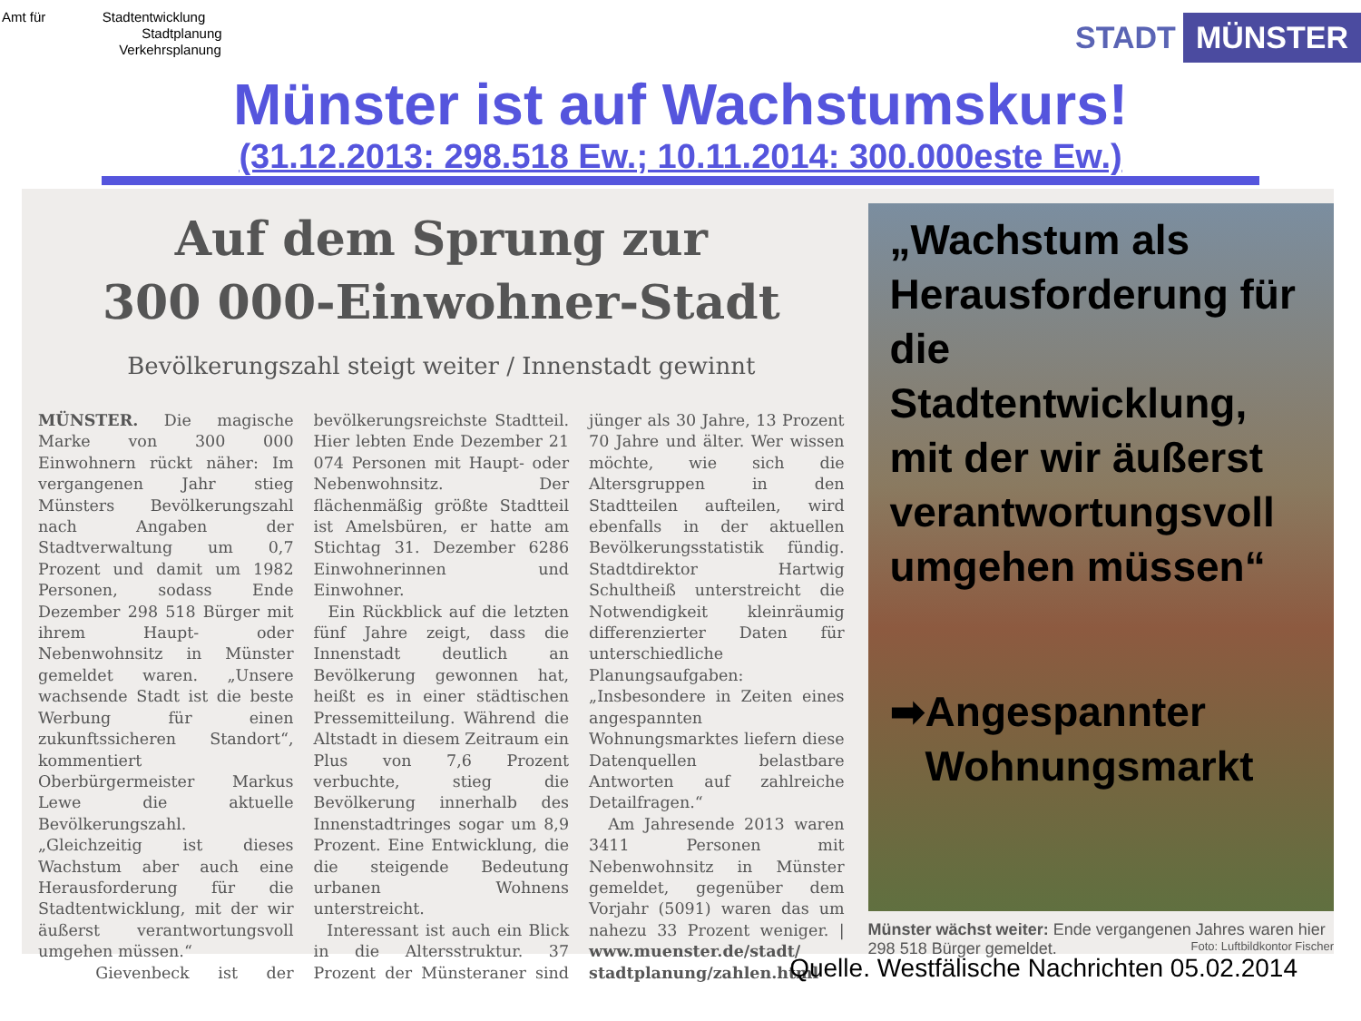Amt für Stadtentwicklung
Stadtplanung
Verkehrsplanung
STADT MÜNSTER
Münster ist auf Wachstumskurs!
(31.12.2013: 298.518 Ew.; 10.11.2014: 300.000este Ew.)
Auf dem Sprung zur
300 000-Einwohner-Stadt
Bevölkerungszahl steigt weiter / Innenstadt gewinnt
MÜNSTER. Die magische Marke von 300 000 Einwohnern rückt näher: Im vergangenen Jahr stieg Münsters Bevölkerungszahl nach Angaben der Stadtverwaltung um 0,7 Prozent und damit um 1982 Personen, sodass Ende Dezember 298 518 Bürger mit ihrem Haupt- oder Nebenwohnsitz in Münster gemeldet waren. „Unsere wachsende Stadt ist die beste Werbung für einen zukunftssicheren Standort“, kommentiert Oberbürgermeister Markus Lewe die aktuelle Bevölkerungszahl. „Gleichzeitig ist dieses Wachstum aber auch eine Herausforderung für die Stadtentwicklung, mit der wir äußerst verantwortungsvoll umgehen müssen.“
Gievenbeck ist der bevölkerungsreichste Stadtteil. Hier lebten Ende Dezember 21 074 Personen mit Haupt- oder Nebenwohnsitz. Der flächenmäßig größte Stadtteil ist Amelsbüren, er hatte am Stichtag 31. Dezember 6286 Einwohnerinnen und Einwohner.
Ein Rückblick auf die letzten fünf Jahre zeigt, dass die Innenstadt deutlich an Bevölkerung gewonnen hat, heißt es in einer städtischen Pressemitteilung. Während die Altstadt in diesem Zeitraum ein Plus von 7,6 Prozent verbuchte, stieg die Bevölkerung innerhalb des Innenstadtringes sogar um 8,9 Prozent. Eine Entwicklung, die die steigende Bedeutung urbanen Wohnens unterstreicht.
Interessant ist auch ein Blick in die Altersstruktur. 37 Prozent der Münsteraner sind jünger als 30 Jahre, 13 Prozent 70 Jahre und älter. Wer wissen möchte, wie sich die Altersgruppen in den Stadtteilen aufteilen, wird ebenfalls in der aktuellen Bevölkerungsstatistik fündig. Stadtdirektor Hartwig Schultheiß unterstreicht die Notwendigkeit kleinräumig differenzierter Daten für unterschiedliche Planungsaufgaben: „Insbesondere in Zeiten eines angespannten Wohnungsmarktes liefern diese Datenquellen belastbare Antworten auf zahlreiche Detailfragen.“
Am Jahresende 2013 waren 3411 Personen mit Nebenwohnsitz in Münster gemeldet, gegenüber dem Vorjahr (5091) waren das um nahezu 33 Prozent weniger. | www.muenster.de/stadt/ stadtplanung/zahlen.html
„Wachstum als Herausforderung für die Stadtentwicklung, mit der wir äußerst verantwortungsvoll umgehen müssen“
➡ Angespannter
Wohnungsmarkt
Münster wächst weiter: Ende vergangenen Jahres waren hier 298 518 Bürger gemeldet. Foto: Luftbildkontor Fischer
Quelle. Westfälische Nachrichten 05.02.2014